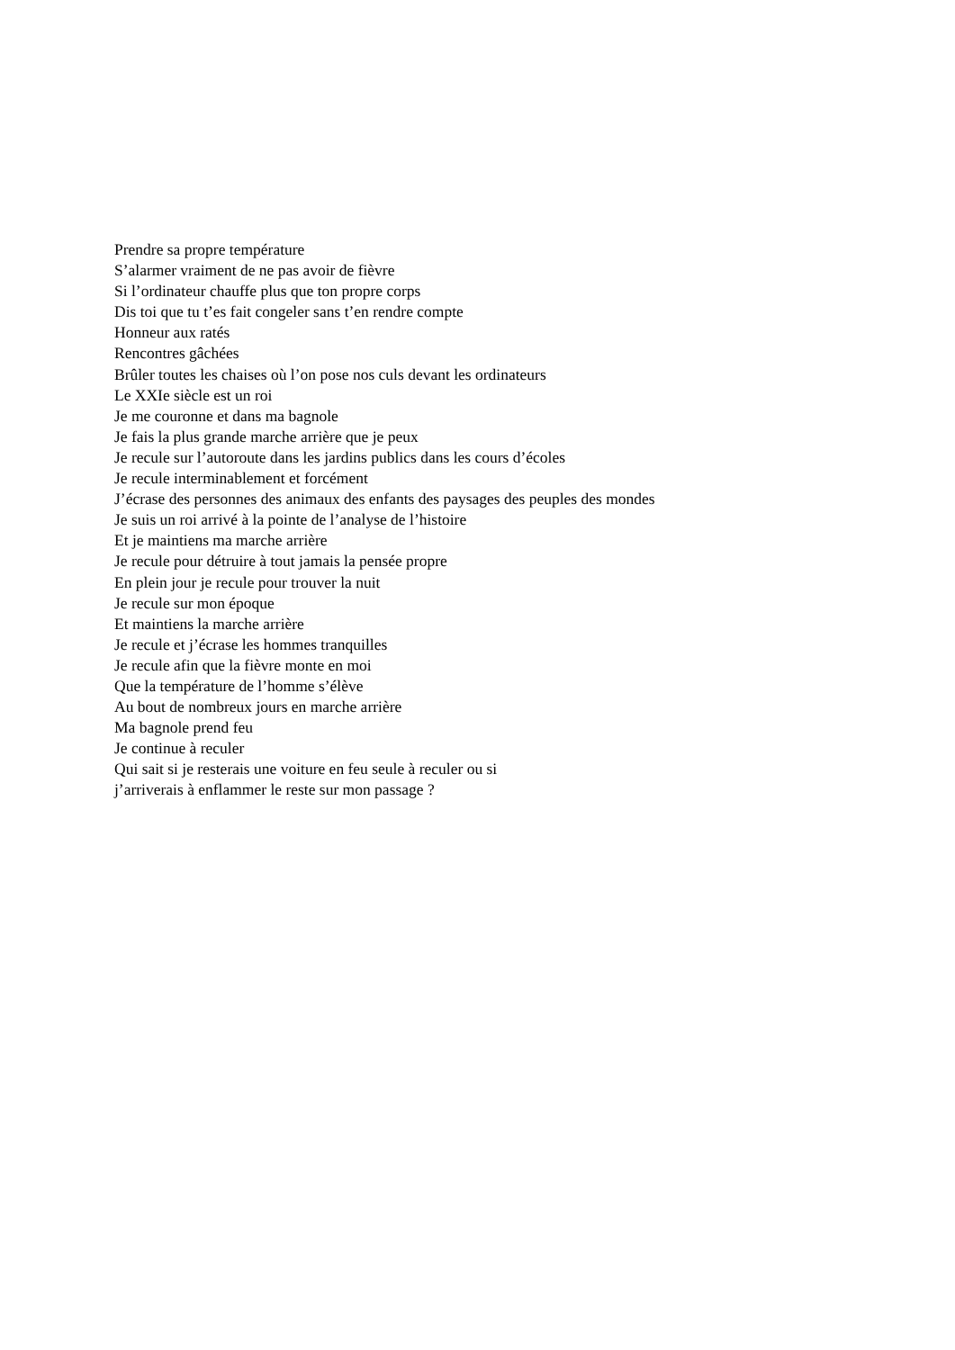Prendre sa propre température
S’alarmer vraiment de ne pas avoir de fièvre
Si l’ordinateur chauffe plus que ton propre corps
Dis toi que tu t’es fait congeler sans t’en rendre compte
Honneur aux ratés
Rencontres gâchées
Brûler toutes les chaises où l’on pose nos culs devant les ordinateurs
Le XXIe siècle est un roi
Je me couronne et dans ma bagnole
Je fais la plus grande marche arrière que je peux
Je recule sur l’autoroute dans les jardins publics dans les cours d’écoles
Je recule interminablement et forcément
J’écrase des personnes des animaux des enfants des paysages des peuples des mondes
Je suis un roi arrivé à la pointe de l’analyse de l’histoire
Et je maintiens ma marche arrière
Je recule pour détruire à tout jamais la pensée propre
En plein jour je recule pour trouver la nuit
Je recule sur mon époque
Et maintiens la marche arrière
Je recule et j’écrase les hommes tranquilles
Je recule afin que la fièvre monte en moi
Que la température de l’homme s’élève
Au bout de nombreux jours en marche arrière
Ma bagnole prend feu
Je continue à reculer
Qui sait si je resterais une voiture en feu seule à reculer ou si
j’arriverais à enflammer le reste sur mon passage ?